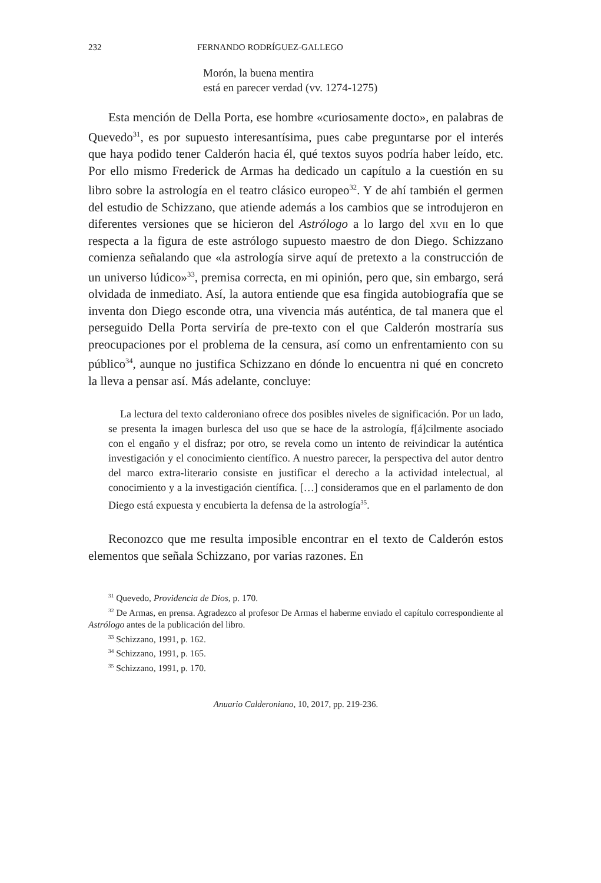232 FERNANDO RODRÍGUEZ-GALLEGO
Morón, la buena mentira
está en parecer verdad (vv. 1274-1275)
Esta mención de Della Porta, ese hombre «curiosamente docto», en palabras de Quevedo<sup>31</sup>, es por supuesto interesantísima, pues cabe preguntarse por el interés que haya podido tener Calderón hacia él, qué textos suyos podría haber leído, etc. Por ello mismo Frederick de Armas ha dedicado un capítulo a la cuestión en su libro sobre la astrología en el teatro clásico europeo<sup>32</sup>. Y de ahí también el germen del estudio de Schizzano, que atiende además a los cambios que se introdujeron en diferentes versiones que se hicieron del Astrólogo a lo largo del xvii en lo que respecta a la figura de este astrólogo supuesto maestro de don Diego. Schizzano comienza señalando que «la astrología sirve aquí de pretexto a la construcción de un universo lúdico»<sup>33</sup>, premisa correcta, en mi opinión, pero que, sin embargo, será olvidada de inmediato. Así, la autora entiende que esa fingida autobiografía que se inventa don Diego esconde otra, una vivencia más auténtica, de tal manera que el perseguido Della Porta serviría de pre-texto con el que Calderón mostraría sus preocupaciones por el problema de la censura, así como un enfrentamiento con su público<sup>34</sup>, aunque no justifica Schizzano en dónde lo encuentra ni qué en concreto la lleva a pensar así. Más adelante, concluye:
La lectura del texto calderoniano ofrece dos posibles niveles de significación. Por un lado, se presenta la imagen burlesca del uso que se hace de la astrología, f[á]cilmente asociado con el engaño y el disfraz; por otro, se revela como un intento de reivindicar la auténtica investigación y el conocimiento científico. A nuestro parecer, la perspectiva del autor dentro del marco extra-literario consiste en justificar el derecho a la actividad intelectual, al conocimiento y a la investigación científica. […] consideramos que en el parlamento de don Diego está expuesta y encubierta la defensa de la astrología<sup>35</sup>.
Reconozco que me resulta imposible encontrar en el texto de Calderón estos elementos que señala Schizzano, por varias razones. En
<sup>31</sup> Quevedo, Providencia de Dios, p. 170.
<sup>32</sup> De Armas, en prensa. Agradezco al profesor De Armas el haberme enviado el capítulo correspondiente al Astrólogo antes de la publicación del libro.
<sup>33</sup> Schizzano, 1991, p. 162.
<sup>34</sup> Schizzano, 1991, p. 165.
<sup>35</sup> Schizzano, 1991, p. 170.
Anuario Calderoniano, 10, 2017, pp. 219-236.